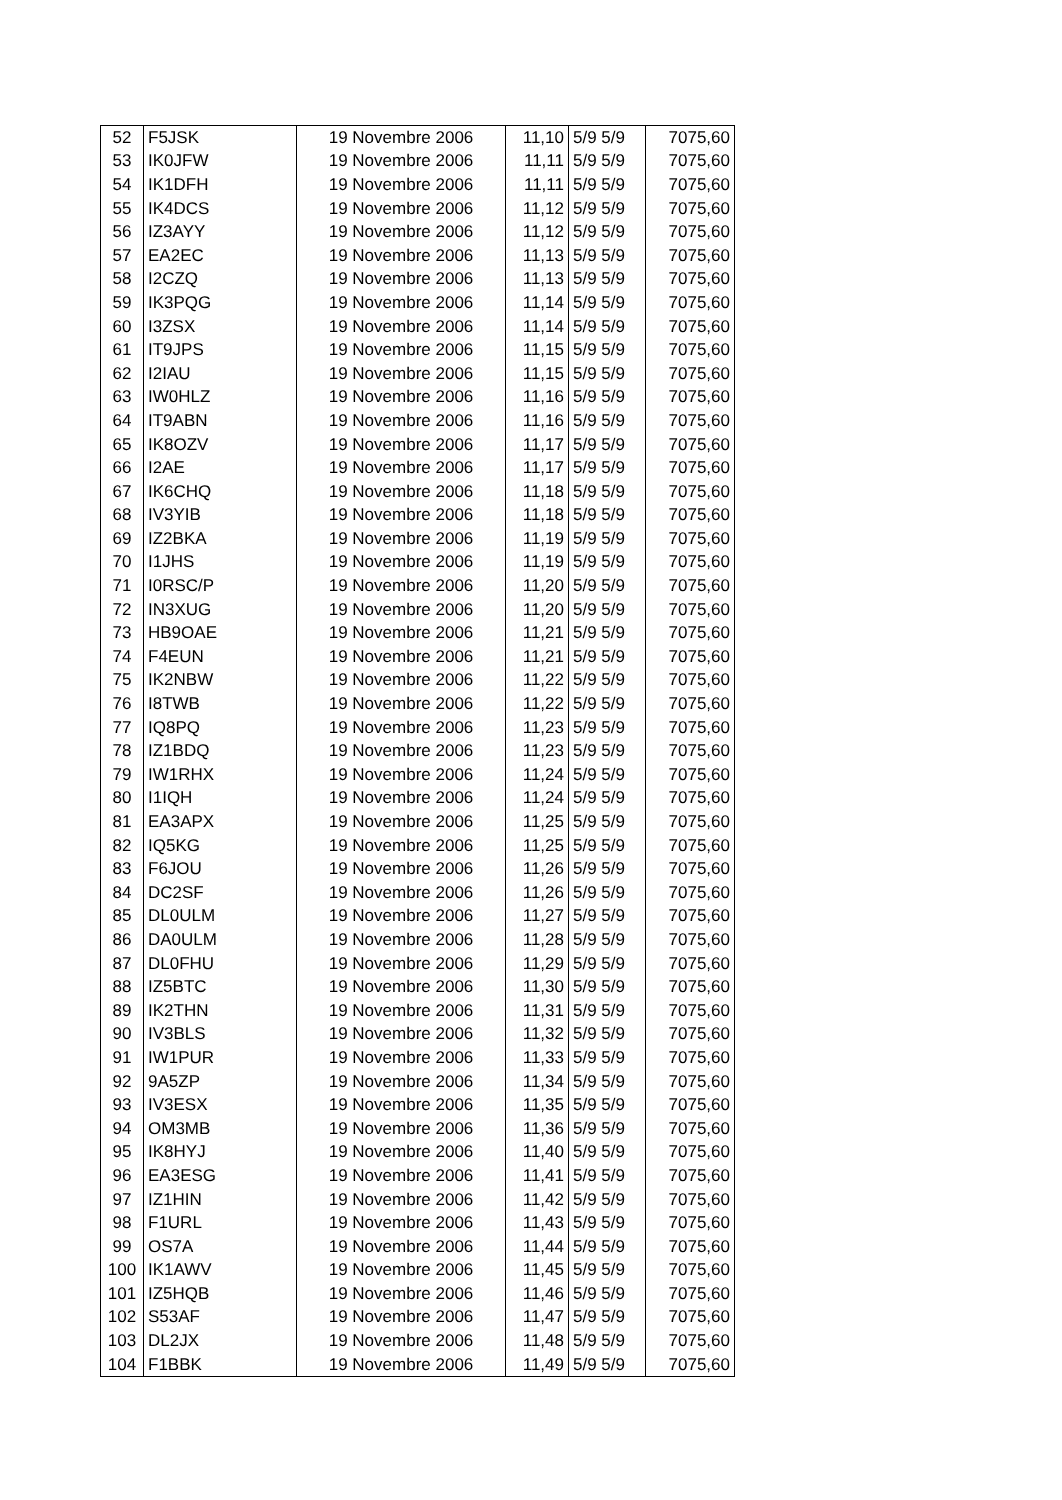| 52 | F5JSK | 19 Novembre 2006 | 11,10 | 5/9 5/9 | 7075,60 |
| 53 | IK0JFW | 19 Novembre 2006 | 11,11 | 5/9 5/9 | 7075,60 |
| 54 | IK1DFH | 19 Novembre 2006 | 11,11 | 5/9 5/9 | 7075,60 |
| 55 | IK4DCS | 19 Novembre 2006 | 11,12 | 5/9 5/9 | 7075,60 |
| 56 | IZ3AYY | 19 Novembre 2006 | 11,12 | 5/9 5/9 | 7075,60 |
| 57 | EA2EC | 19 Novembre 2006 | 11,13 | 5/9 5/9 | 7075,60 |
| 58 | I2CZQ | 19 Novembre 2006 | 11,13 | 5/9 5/9 | 7075,60 |
| 59 | IK3PQG | 19 Novembre 2006 | 11,14 | 5/9 5/9 | 7075,60 |
| 60 | I3ZSX | 19 Novembre 2006 | 11,14 | 5/9 5/9 | 7075,60 |
| 61 | IT9JPS | 19 Novembre 2006 | 11,15 | 5/9 5/9 | 7075,60 |
| 62 | I2IAU | 19 Novembre 2006 | 11,15 | 5/9 5/9 | 7075,60 |
| 63 | IW0HLZ | 19 Novembre 2006 | 11,16 | 5/9 5/9 | 7075,60 |
| 64 | IT9ABN | 19 Novembre 2006 | 11,16 | 5/9 5/9 | 7075,60 |
| 65 | IK8OZV | 19 Novembre 2006 | 11,17 | 5/9 5/9 | 7075,60 |
| 66 | I2AE | 19 Novembre 2006 | 11,17 | 5/9 5/9 | 7075,60 |
| 67 | IK6CHQ | 19 Novembre 2006 | 11,18 | 5/9 5/9 | 7075,60 |
| 68 | IV3YIB | 19 Novembre 2006 | 11,18 | 5/9 5/9 | 7075,60 |
| 69 | IZ2BKA | 19 Novembre 2006 | 11,19 | 5/9 5/9 | 7075,60 |
| 70 | I1JHS | 19 Novembre 2006 | 11,19 | 5/9 5/9 | 7075,60 |
| 71 | I0RSC/P | 19 Novembre 2006 | 11,20 | 5/9 5/9 | 7075,60 |
| 72 | IN3XUG | 19 Novembre 2006 | 11,20 | 5/9 5/9 | 7075,60 |
| 73 | HB9OAE | 19 Novembre 2006 | 11,21 | 5/9 5/9 | 7075,60 |
| 74 | F4EUN | 19 Novembre 2006 | 11,21 | 5/9 5/9 | 7075,60 |
| 75 | IK2NBW | 19 Novembre 2006 | 11,22 | 5/9 5/9 | 7075,60 |
| 76 | I8TWB | 19 Novembre 2006 | 11,22 | 5/9 5/9 | 7075,60 |
| 77 | IQ8PQ | 19 Novembre 2006 | 11,23 | 5/9 5/9 | 7075,60 |
| 78 | IZ1BDQ | 19 Novembre 2006 | 11,23 | 5/9 5/9 | 7075,60 |
| 79 | IW1RHX | 19 Novembre 2006 | 11,24 | 5/9 5/9 | 7075,60 |
| 80 | I1IQH | 19 Novembre 2006 | 11,24 | 5/9 5/9 | 7075,60 |
| 81 | EA3APX | 19 Novembre 2006 | 11,25 | 5/9 5/9 | 7075,60 |
| 82 | IQ5KG | 19 Novembre 2006 | 11,25 | 5/9 5/9 | 7075,60 |
| 83 | F6JOU | 19 Novembre 2006 | 11,26 | 5/9 5/9 | 7075,60 |
| 84 | DC2SF | 19 Novembre 2006 | 11,26 | 5/9 5/9 | 7075,60 |
| 85 | DL0ULM | 19 Novembre 2006 | 11,27 | 5/9 5/9 | 7075,60 |
| 86 | DA0ULM | 19 Novembre 2006 | 11,28 | 5/9 5/9 | 7075,60 |
| 87 | DL0FHU | 19 Novembre 2006 | 11,29 | 5/9 5/9 | 7075,60 |
| 88 | IZ5BTC | 19 Novembre 2006 | 11,30 | 5/9 5/9 | 7075,60 |
| 89 | IK2THN | 19 Novembre 2006 | 11,31 | 5/9 5/9 | 7075,60 |
| 90 | IV3BLS | 19 Novembre 2006 | 11,32 | 5/9 5/9 | 7075,60 |
| 91 | IW1PUR | 19 Novembre 2006 | 11,33 | 5/9 5/9 | 7075,60 |
| 92 | 9A5ZP | 19 Novembre 2006 | 11,34 | 5/9 5/9 | 7075,60 |
| 93 | IV3ESX | 19 Novembre 2006 | 11,35 | 5/9 5/9 | 7075,60 |
| 94 | OM3MB | 19 Novembre 2006 | 11,36 | 5/9 5/9 | 7075,60 |
| 95 | IK8HYJ | 19 Novembre 2006 | 11,40 | 5/9 5/9 | 7075,60 |
| 96 | EA3ESG | 19 Novembre 2006 | 11,41 | 5/9 5/9 | 7075,60 |
| 97 | IZ1HIN | 19 Novembre 2006 | 11,42 | 5/9 5/9 | 7075,60 |
| 98 | F1URL | 19 Novembre 2006 | 11,43 | 5/9 5/9 | 7075,60 |
| 99 | OS7A | 19 Novembre 2006 | 11,44 | 5/9 5/9 | 7075,60 |
| 100 | IK1AWV | 19 Novembre 2006 | 11,45 | 5/9 5/9 | 7075,60 |
| 101 | IZ5HQB | 19 Novembre 2006 | 11,46 | 5/9 5/9 | 7075,60 |
| 102 | S53AF | 19 Novembre 2006 | 11,47 | 5/9 5/9 | 7075,60 |
| 103 | DL2JX | 19 Novembre 2006 | 11,48 | 5/9 5/9 | 7075,60 |
| 104 | F1BBK | 19 Novembre 2006 | 11,49 | 5/9 5/9 | 7075,60 |